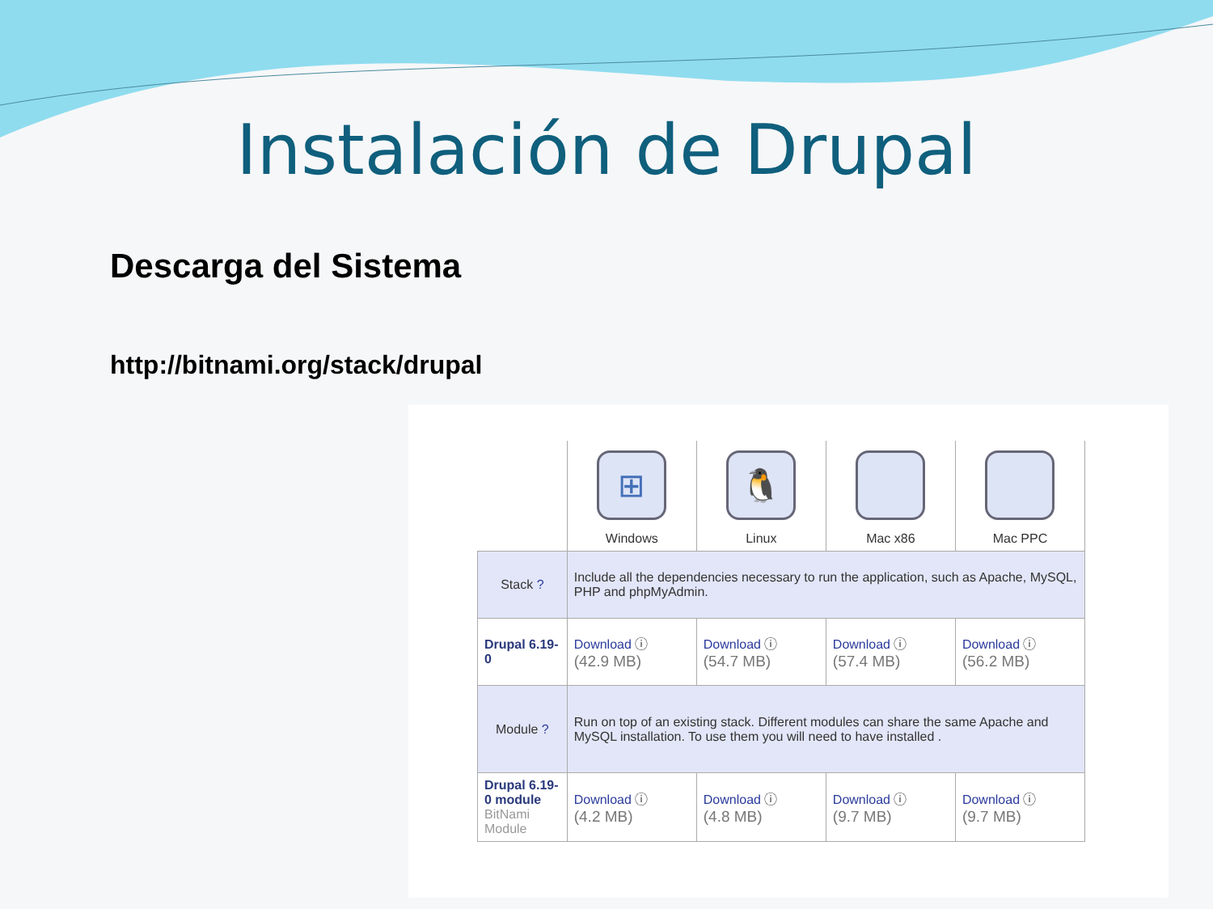Instalación de Drupal
Descarga del Sistema
http://bitnami.org/stack/drupal
| | ⊞ Windows | 🐧 Linux | Mac x86 | Mac PPC |
| Stack ? | Include all the dependencies necessary to run the application, such as Apache, MySQL, PHP and phpMyAdmin. | | | |
| Drupal 6.19-0 | Download ⓘ (42.9 MB) | Download ⓘ (54.7 MB) | Download ⓘ (57.4 MB) | Download ⓘ (56.2 MB) |
| Module ? | Run on top of an existing stack. Different modules can share the same Apache and MySQL installation. To use them you will need to have installed . | | | |
| Drupal 6.19-0 module BitNami Module | Download ⓘ (4.2 MB) | Download ⓘ (4.8 MB) | Download ⓘ (9.7 MB) | Download ⓘ (9.7 MB) |